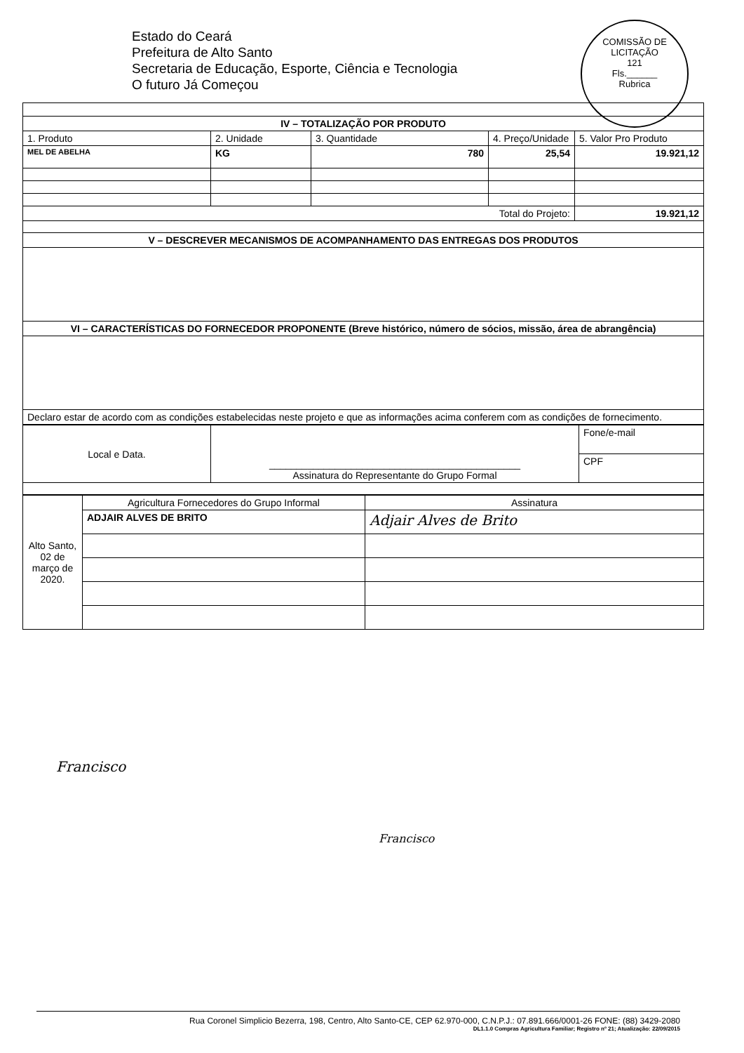Estado do Ceará
Prefeitura de Alto Santo
Secretaria de Educação, Esporte, Ciência e Tecnologia
O futuro Já Começou
COMISSÃO DE LICITAÇÃO
121
Fls.______
Rubrica
| IV – TOTALIZAÇÃO POR PRODUTO | | | | |
| 1. Produto | 2. Unidade | 3. Quantidade | 4. Preço/Unidade | 5. Valor Pro Produto |
| MEL DE ABELHA | KG | 780 | 25,54 | 19.921,12 |
| Total do Projeto: | | | | 19.921,12 |
| V – DESCREVER MECANISMOS DE ACOMPANHAMENTO DAS ENTREGAS DOS PRODUTOS | | | | |
| VI – CARACTERÍSTICAS DO FORNECEDOR PROPONENTE (Breve histórico, número de sócios, missão, área de abrangência) | | | | |
| Declaro estar de acordo com as condições estabelecidas neste projeto e que as informações acima conferem com as condições de fornecimento. | | | | |
| Local e Data. | ______________________________________________ Assinatura do Representante do Grupo Formal | Fone/e-mail |
| | | CPF |
| Alto Santo, 02 de março de 2020. | Agricultura Fornecedores do Grupo Informal | Assinatura |
| | ADJAIR ALVES DE BRITO | Adjair Alves de Brito |
Francisco
Francisco
Rua Coronel Simplicio Bezerra, 198, Centro, Alto Santo-CE, CEP 62.970-000, C.N.P.J.: 07.891.666/0001-26 FONE: (88) 3429-2080
DL1.1.0 Compras Agricultura Familiar; Registro nº 21; Atualização: 22/09/2015